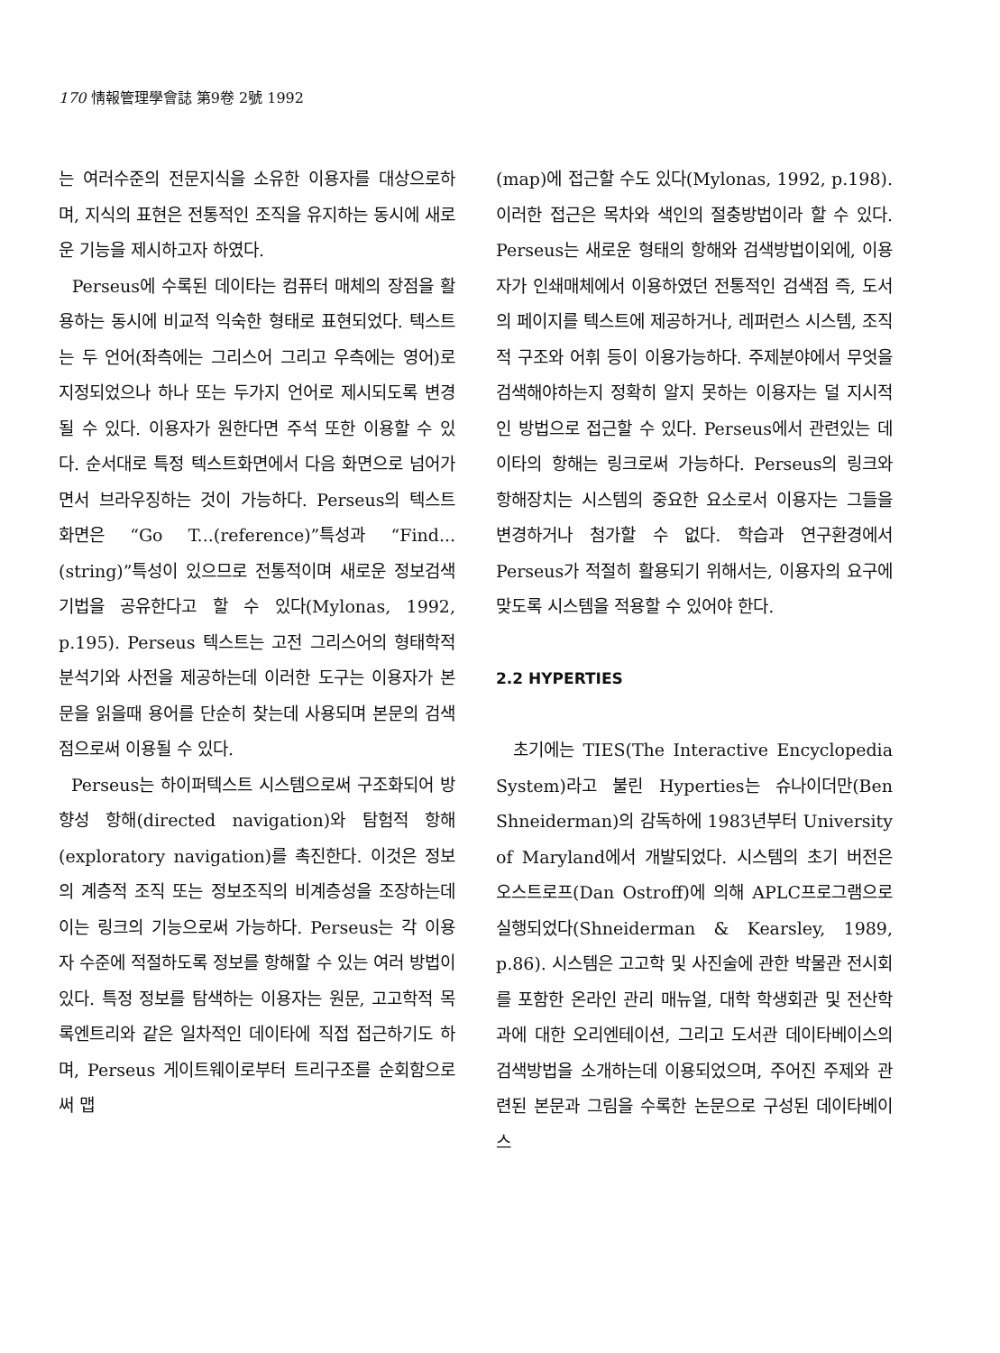170 情報管理學會誌 第9卷 2號 1992
는 여러수준의 전문지식을 소유한 이용자를 대상으로하며, 지식의 표현은 전통적인 조직을 유지하는 동시에 새로운 기능을 제시하고자 하였다.
Perseus에 수록된 데이타는 컴퓨터 매체의 장점을 활용하는 동시에 비교적 익숙한 형태로 표현되었다. 텍스트는 두 언어(좌측에는 그리스어 그리고 우측에는 영어)로 지정되었으나 하나 또는 두가지 언어로 제시되도록 변경될 수 있다. 이용자가 원한다면 주석 또한 이용할 수 있다. 순서대로 특정 텍스트화면에서 다음 화면으로 넘어가면서 브라우징하는 것이 가능하다. Perseus의 텍스트 화면은 “Go T...(reference)”특성과 “Find...(string)”특성이 있으므로 전통적이며 새로운 정보검색 기법을 공유한다고 할 수 있다(Mylonas, 1992, p.195). Perseus 텍스트는 고전 그리스어의 형태학적 분석기와 사전을 제공하는데 이러한 도구는 이용자가 본문을 읽을때 용어를 단순히 찾는데 사용되며 본문의 검색점으로써 이용될 수 있다.
Perseus는 하이퍼텍스트 시스템으로써 구조화되어 방향성 항해(directed navigation)와 탐험적 항해(exploratory navigation)를 촉진한다. 이것은 정보의 계층적 조직 또는 정보조직의 비계층성을 조장하는데 이는 링크의 기능으로써 가능하다. Perseus는 각 이용자 수준에 적절하도록 정보를 항해할 수 있는 여러 방법이 있다. 특정 정보를 탐색하는 이용자는 원문, 고고학적 목록엔트리와 같은 일차적인 데이타에 직접 접근하기도 하며, Perseus 게이트웨이로부터 트리구조를 순회함으로써 맵
(map)에 접근할 수도 있다(Mylonas, 1992, p.198). 이러한 접근은 목차와 색인의 절충방법이라 할 수 있다. Perseus는 새로운 형태의 항해와 검색방법이외에, 이용자가 인쇄매체에서 이용하였던 전통적인 검색점 즉, 도서의 페이지를 텍스트에 제공하거나, 레퍼런스 시스템, 조직적 구조와 어휘 등이 이용가능하다. 주제분야에서 무엇을 검색해야하는지 정확히 알지 못하는 이용자는 덜 지시적인 방법으로 접근할 수 있다. Perseus에서 관련있는 데이타의 항해는 링크로써 가능하다. Perseus의 링크와 항해장치는 시스템의 중요한 요소로서 이용자는 그들을 변경하거나 첨가할 수 없다. 학습과 연구환경에서 Perseus가 적절히 활용되기 위해서는, 이용자의 요구에 맞도록 시스템을 적용할 수 있어야 한다.
2.2 HYPERTIES
초기에는 TIES(The Interactive Encyclopedia System)라고 불린 Hyperties는 슈나이더만(Ben Shneiderman)의 감독하에 1983년부터 University of Maryland에서 개발되었다. 시스템의 초기 버전은 오스트로프(Dan Ostroff)에 의해 APLC프로그램으로 실행되었다(Shneiderman & Kearsley, 1989, p.86). 시스템은 고고학 및 사진술에 관한 박물관 전시회를 포함한 온라인 관리 매뉴얼, 대학 학생회관 및 전산학과에 대한 오리엔테이션, 그리고 도서관 데이타베이스의 검색방법을 소개하는데 이용되었으며, 주어진 주제와 관련된 본문과 그림을 수록한 논문으로 구성된 데이타베이스